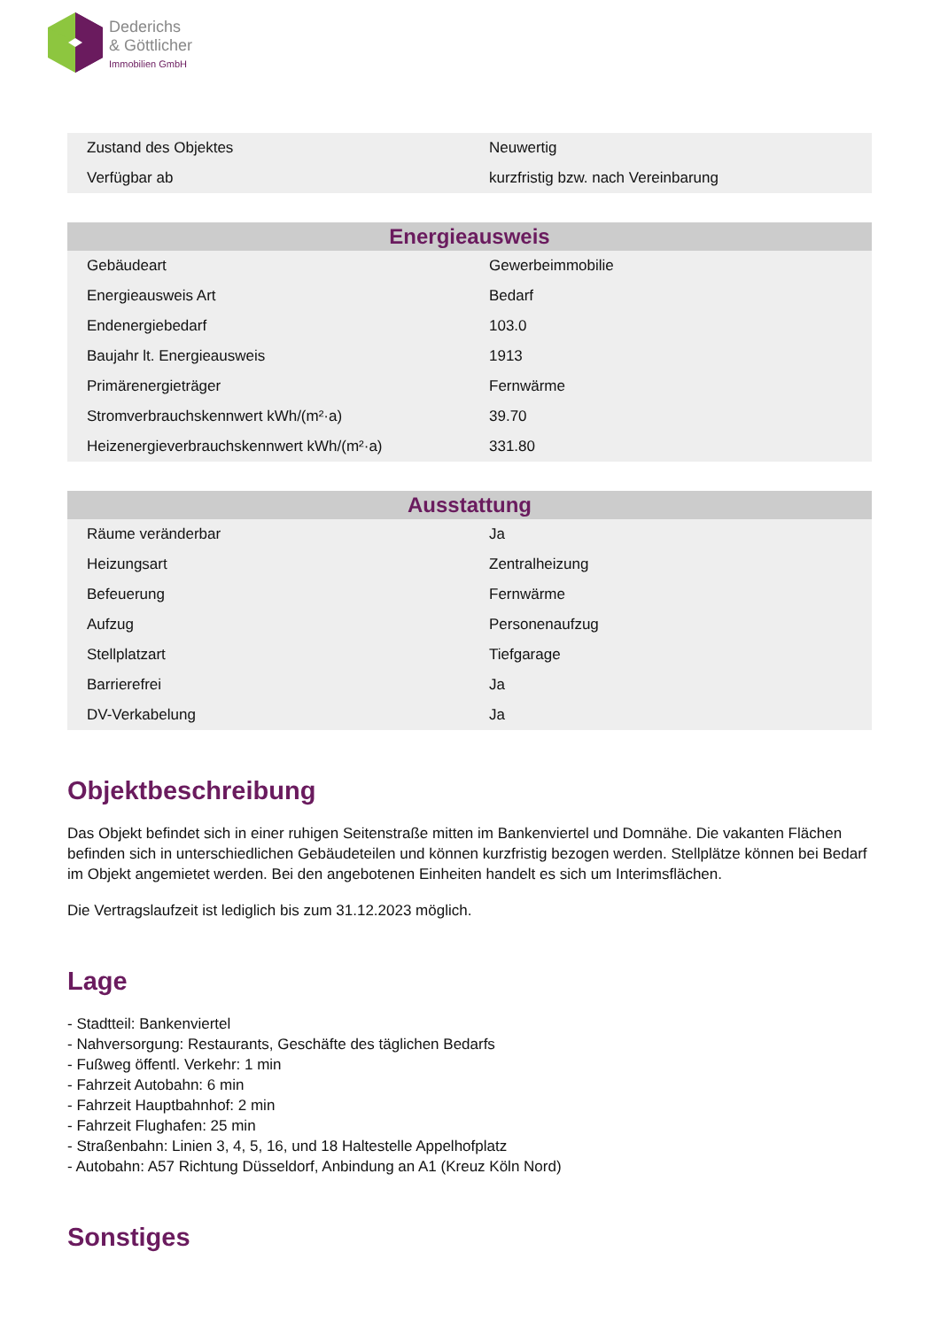Dederichs
& Göttlicher
Immobilien GmbH
| Zustand des Objektes | Neuwertig |
| Verfügbar ab | kurzfristig bzw. nach Vereinbarung |
| Energieausweis | |
| --- | --- |
| Gebäudeart | Gewerbeimmobilie |
| Energieausweis Art | Bedarf |
| Endenergiebedarf | 103.0 |
| Baujahr lt. Energieausweis | 1913 |
| Primärenergieträger | Fernwärme |
| Stromverbrauchskennwert kWh/(m²·a) | 39.70 |
| Heizenergieverbrauchskennwert kWh/(m²·a) | 331.80 |
| Ausstattung | |
| --- | --- |
| Räume veränderbar | Ja |
| Heizungsart | Zentralheizung |
| Befeuerung | Fernwärme |
| Aufzug | Personenaufzug |
| Stellplatzart | Tiefgarage |
| Barrierefrei | Ja |
| DV-Verkabelung | Ja |
Objektbeschreibung
Das Objekt befindet sich in einer ruhigen Seitenstraße mitten im Bankenviertel und Domnähe. Die vakanten Flächen befinden sich in unterschiedlichen Gebäudeteilen und können kurzfristig bezogen werden. Stellplätze können bei Bedarf im Objekt angemietet werden. Bei den angebotenen Einheiten handelt es sich um Interimsflächen.
Die Vertragslaufzeit ist lediglich bis zum 31.12.2023 möglich.
Lage
- Stadtteil: Bankenviertel
- Nahversorgung: Restaurants, Geschäfte des täglichen Bedarfs
- Fußweg öffentl. Verkehr: 1 min
- Fahrzeit Autobahn: 6 min
- Fahrzeit Hauptbahnhof: 2 min
- Fahrzeit Flughafen: 25 min
- Straßenbahn: Linien 3, 4, 5, 16, und 18 Haltestelle Appelhofplatz
- Autobahn: A57 Richtung Düsseldorf, Anbindung an A1 (Kreuz Köln Nord)
Sonstiges